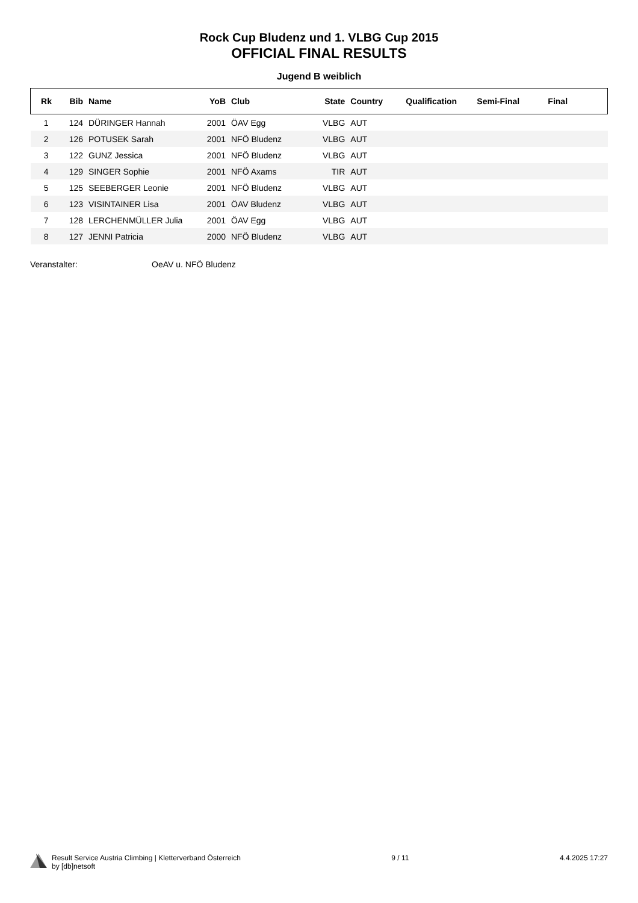Rock Cup Bludenz und 1. VLBG Cup 2015
OFFICIAL FINAL RESULTS
Jugend B weiblich
| Rk | Bib | Name | YoB | Club | State | Country | Qualification | Semi-Final | Final |
| --- | --- | --- | --- | --- | --- | --- | --- | --- | --- |
| 1 | 124 | DÜRINGER Hannah | 2001 | ÖAV Egg | VLBG | AUT | | | |
| 2 | 126 | POTUSEK Sarah | 2001 | NFÖ Bludenz | VLBG | AUT | | | |
| 3 | 122 | GUNZ Jessica | 2001 | NFÖ Bludenz | VLBG | AUT | | | |
| 4 | 129 | SINGER Sophie | 2001 | NFÖ Axams | TIR | AUT | | | |
| 5 | 125 | SEEBERGER Leonie | 2001 | NFÖ Bludenz | VLBG | AUT | | | |
| 6 | 123 | VISINTAINER Lisa | 2001 | ÖAV Bludenz | VLBG | AUT | | | |
| 7 | 128 | LERCHENMÜLLER Julia | 2001 | ÖAV Egg | VLBG | AUT | | | |
| 8 | 127 | JENNI Patricia | 2000 | NFÖ Bludenz | VLBG | AUT | | | |
Veranstalter: OeAV u. NFÖ Bludenz
Result Service Austria Climbing | Kletterverband Österreich
by [db]netsoft
9 / 11 4.4.2025 17:27